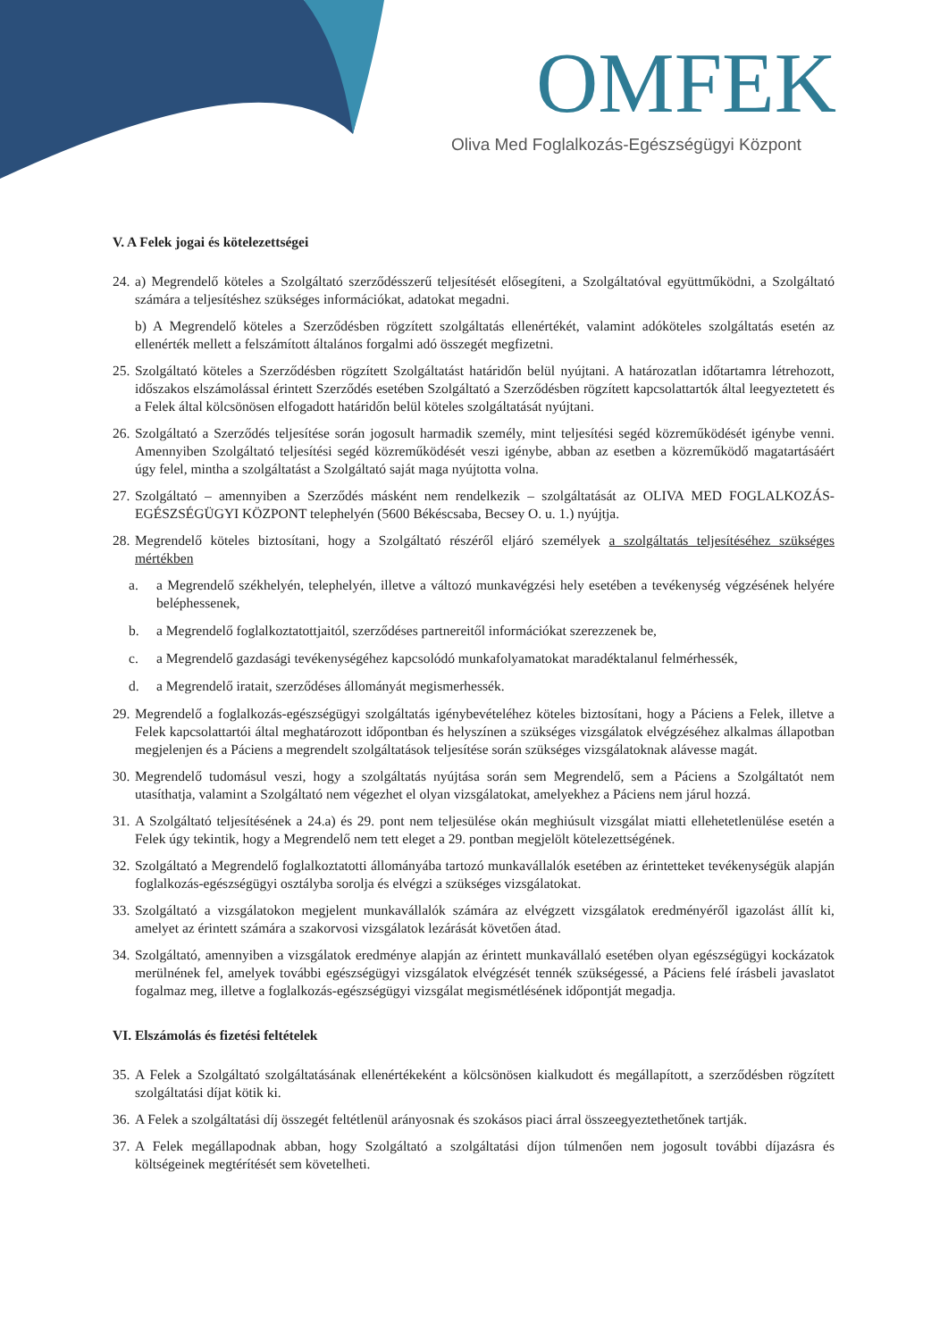OMFEK
Oliva Med Foglalkozás-Egészségügyi Központ
V. A Felek jogai és kötelezettségei
24. a) Megrendelő köteles a Szolgáltató szerződésszerű teljesítését elősegíteni, a Szolgáltatóval együttműködni, a Szolgáltató számára a teljesítéshez szükséges információkat, adatokat megadni.
b) A Megrendelő köteles a Szerződésben rögzített szolgáltatás ellenértékét, valamint adóköteles szolgáltatás esetén az ellenérték mellett a felszámított általános forgalmi adó összegét megfizetni.
25. Szolgáltató köteles a Szerződésben rögzített Szolgáltatást határidőn belül nyújtani. A határozatlan időtartamra létrehozott, időszakos elszámolással érintett Szerződés esetében Szolgáltató a Szerződésben rögzített kapcsolattartók által leegyeztetett és a Felek által kölcsönösen elfogadott határidőn belül köteles szolgáltatását nyújtani.
26. Szolgáltató a Szerződés teljesítése során jogosult harmadik személy, mint teljesítési segéd közreműködését igénybe venni. Amennyiben Szolgáltató teljesítési segéd közreműködését veszi igénybe, abban az esetben a közreműködő magatartásáért úgy felel, mintha a szolgáltatást a Szolgáltató saját maga nyújtotta volna.
27. Szolgáltató – amennyiben a Szerződés másként nem rendelkezik – szolgáltatását az OLIVA MED FOGLALKOZÁS-EGÉSZSÉGÜGYI KÖZPONT telephelyén (5600 Békéscsaba, Becsey O. u. 1.) nyújtja.
28. Megrendelő köteles biztosítani, hogy a Szolgáltató részéről eljáró személyek a szolgáltatás teljesítéséhez szükséges mértékben
a. a Megrendelő székhelyén, telephelyén, illetve a változó munkavégzési hely esetében a tevékenység végzésének helyére beléphessenek,
b. a Megrendelő foglalkoztatottjaitól, szerződéses partnereitől információkat szerezzenek be,
c. a Megrendelő gazdasági tevékenységéhez kapcsolódó munkafolyamatokat maradéktalanul felmérhessék,
d. a Megrendelő iratait, szerződéses állományát megismerhessék.
29. Megrendelő a foglalkozás-egészségügyi szolgáltatás igénybevételéhez köteles biztosítani, hogy a Páciens a Felek, illetve a Felek kapcsolattartói által meghatározott időpontban és helyszínen a szükséges vizsgálatok elvégzéséhez alkalmas állapotban megjelenjen és a Páciens a megrendelt szolgáltatások teljesítése során szükséges vizsgálatoknak alávesse magát.
30. Megrendelő tudomásul veszi, hogy a szolgáltatás nyújtása során sem Megrendelő, sem a Páciens a Szolgáltatót nem utasíthatja, valamint a Szolgáltató nem végezhet el olyan vizsgálatokat, amelyekhez a Páciens nem járul hozzá.
31. A Szolgáltató teljesítésének a 24.a) és 29. pont nem teljesülése okán meghiúsult vizsgálat miatti ellehetetlenülése esetén a Felek úgy tekintik, hogy a Megrendelő nem tett eleget a 29. pontban megjelölt kötelezettségének.
32. Szolgáltató a Megrendelő foglalkoztatotti állományába tartozó munkavállalók esetében az érintetteket tevékenységük alapján foglalkozás-egészségügyi osztályba sorolja és elvégzi a szükséges vizsgálatokat.
33. Szolgáltató a vizsgálatokon megjelent munkavállalók számára az elvégzett vizsgálatok eredményéről igazolást állít ki, amelyet az érintett számára a szakorvosi vizsgálatok lezárását követően átad.
34. Szolgáltató, amennyiben a vizsgálatok eredménye alapján az érintett munkavállaló esetében olyan egészségügyi kockázatok merülnének fel, amelyek további egészségügyi vizsgálatok elvégzését tennék szükségessé, a Páciens felé írásbeli javaslatot fogalmaz meg, illetve a foglalkozás-egészségügyi vizsgálat megismétlésének időpontját megadja.
VI. Elszámolás és fizetési feltételek
35. A Felek a Szolgáltató szolgáltatásának ellenértékeként a kölcsönösen kialkudott és megállapított, a szerződésben rögzített szolgáltatási díjat kötik ki.
36. A Felek a szolgáltatási díj összegét feltétlenül arányosnak és szokásos piaci árral összeegyeztethetőnek tartják.
37. A Felek megállapodnak abban, hogy Szolgáltató a szolgáltatási díjon túlmenően nem jogosult további díjazásra és költségeinek megtérítését sem követelheti.